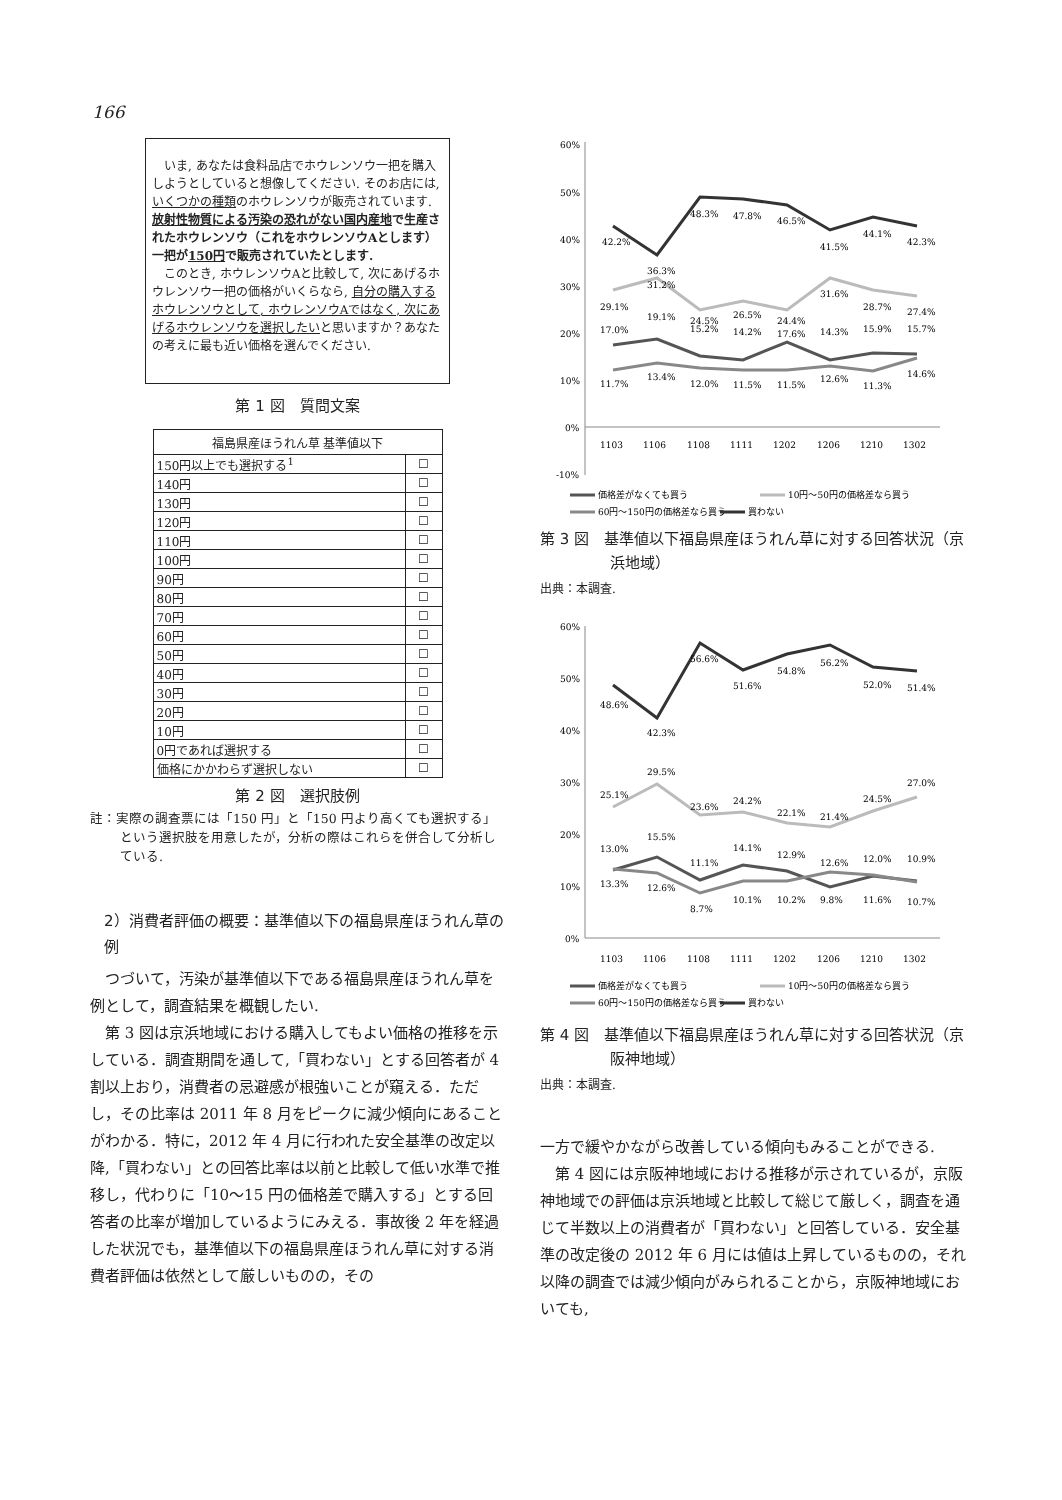166
　いま, あなたは食料品店でホウレンソウ一把を購入しようとしていると想像してください. そのお店には, いくつかの種類のホウレンソウが販売されています.
放射性物質による汚染の恐れがない国内産地で生産されたホウレンソウ（これをホウレンソウAとします）一把が150円で販売されていたとします.
　このとき, ホウレンソウAと比較して, 次にあげるホウレンソウ一把の価格がいくらなら, 自分の購入するホウレンソウとして, ホウレンソウAではなく, 次にあげるホウレンソウを選択したいと思いますか？あなたの考えに最も近い価格を選んでください.
第 1 図　質問文案
| 福島県産ほうれん草 基準値以下 | |
| --- | --- |
| 150円以上でも選択する<sup>1</sup> | ☐ |
| 140円 | ☐ |
| 130円 | ☐ |
| 120円 | ☐ |
| 110円 | ☐ |
| 100円 | ☐ |
| 90円 | ☐ |
| 80円 | ☐ |
| 70円 | ☐ |
| 60円 | ☐ |
| 50円 | ☐ |
| 40円 | ☐ |
| 30円 | ☐ |
| 20円 | ☐ |
| 10円 | ☐ |
| 0円であれば選択する | ☐ |
| 価格にかかわらず選択しない | ☐ |
第 2 図　選択肢例
註：実際の調査票には「150 円」と「150 円より高くても選択する」という選択肢を用意したが，分析の際はこれらを併合して分析している.
2）消費者評価の概要：基準値以下の福島県産ほうれん草の例
つづいて，汚染が基準値以下である福島県産ほうれん草を例として，調査結果を概観したい.
第 3 図は京浜地域における購入してもよい価格の推移を示している．調査期間を通して,「買わない」とする回答者が 4 割以上おり，消費者の忌避感が根強いことが窺える．ただし，その比率は 2011 年 8 月をピークに減少傾向にあることがわかる．特に，2012 年 4 月に行われた安全基準の改定以降,「買わない」との回答比率は以前と比較して低い水準で推移し，代わりに「10〜15 円の価格差で購入する」とする回答者の比率が増加しているようにみえる．事故後 2 年を経過した状況でも，基準値以下の福島県産ほうれん草に対する消費者評価は依然として厳しいものの，その
60%
50%
40%
30%
20%
10%
0%
-10%
1103
1106
1108
1111
1202
1206
1210
1302
42.2%
36.3%
48.3%
47.8%
46.5%
41.5%
44.1%
42.3%
29.1%
31.2%
24.5%
26.5%
24.4%
31.6%
28.7%
27.4%
17.0%
19.1%
15.2%
14.2%
17.6%
14.3%
15.9%
15.7%
11.7%
13.4%
12.0%
11.5%
11.5%
12.6%
11.3%
14.6%
価格差がなくても買う
10円〜50円の価格差なら買う
60円〜150円の価格差なら買う
買わない
第 3 図　基準値以下福島県産ほうれん草に対する回答状況（京浜地域）
出典：本調査.
60%
50%
40%
30%
20%
10%
0%
1103
1106
1108
1111
1202
1206
1210
1302
48.6%
42.3%
56.6%
51.6%
54.8%
56.2%
52.0%
51.4%
25.1%
29.5%
23.6%
24.2%
22.1%
21.4%
24.5%
27.0%
13.0%
15.5%
11.1%
14.1%
12.9%
12.6%
12.0%
10.9%
13.3%
12.6%
8.7%
10.1%
10.2%
9.8%
11.6%
10.7%
価格差がなくても買う
10円〜50円の価格差なら買う
60円〜150円の価格差なら買う
買わない
第 4 図　基準値以下福島県産ほうれん草に対する回答状況（京阪神地域）
出典：本調査.
一方で緩やかながら改善している傾向もみることができる.
第 4 図には京阪神地域における推移が示されているが，京阪神地域での評価は京浜地域と比較して総じて厳しく，調査を通じて半数以上の消費者が「買わない」と回答している．安全基準の改定後の 2012 年 6 月には値は上昇しているものの，それ以降の調査では減少傾向がみられることから，京阪神地域においても,